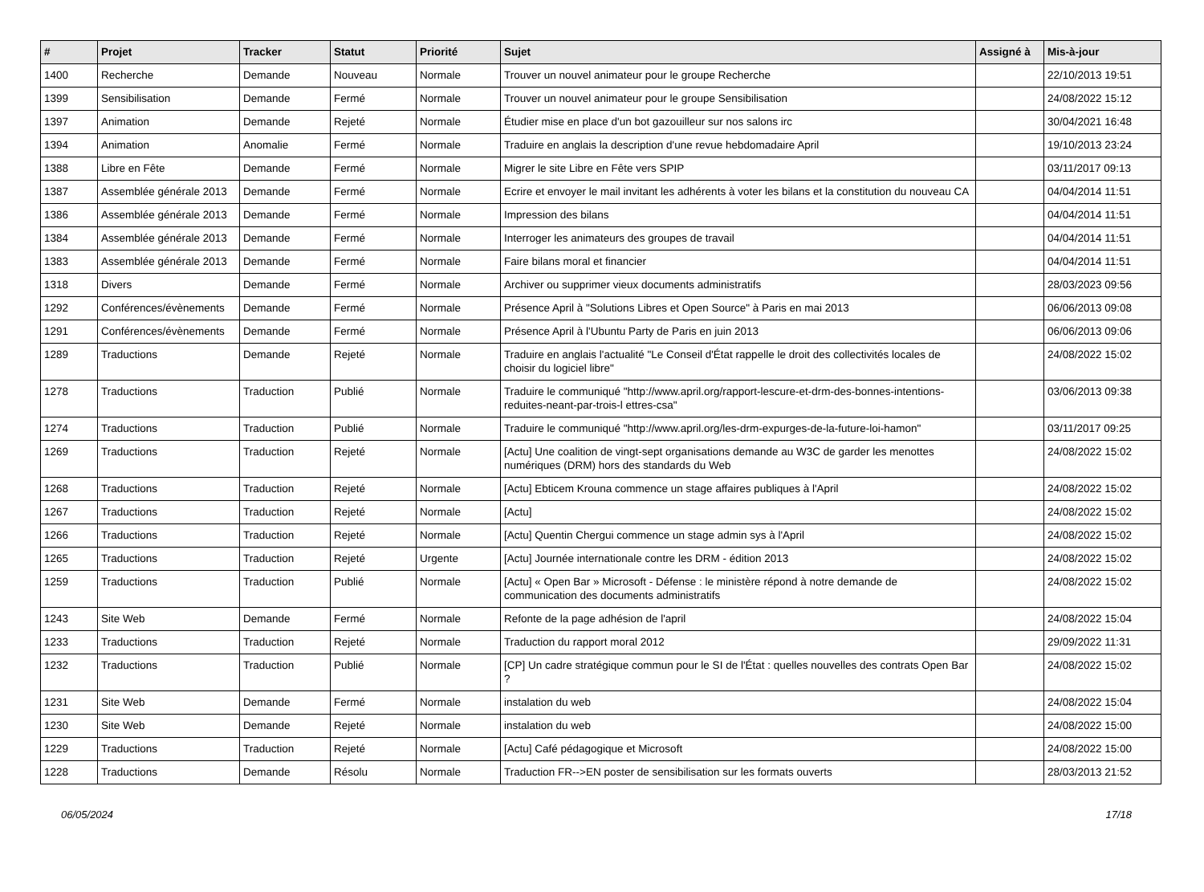| # | Projet | Tracker | Statut | Priorité | Sujet | Assigné à | Mis-à-jour |
| --- | --- | --- | --- | --- | --- | --- | --- |
| 1400 | Recherche | Demande | Nouveau | Normale | Trouver un nouvel animateur pour le groupe Recherche | | 22/10/2013 19:51 |
| 1399 | Sensibilisation | Demande | Fermé | Normale | Trouver un nouvel animateur pour le groupe Sensibilisation | | 24/08/2022 15:12 |
| 1397 | Animation | Demande | Rejeté | Normale | Étudier mise en place d'un bot gazouilleur sur nos salons irc | | 30/04/2021 16:48 |
| 1394 | Animation | Anomalie | Fermé | Normale | Traduire en anglais la description d'une revue hebdomadaire April | | 19/10/2013 23:24 |
| 1388 | Libre en Fête | Demande | Fermé | Normale | Migrer le site Libre en Fête vers SPIP | | 03/11/2017 09:13 |
| 1387 | Assemblée générale 2013 | Demande | Fermé | Normale | Ecrire et envoyer le mail invitant les adhérents à voter les bilans et la constitution du nouveau CA | | 04/04/2014 11:51 |
| 1386 | Assemblée générale 2013 | Demande | Fermé | Normale | Impression des bilans | | 04/04/2014 11:51 |
| 1384 | Assemblée générale 2013 | Demande | Fermé | Normale | Interroger les animateurs des groupes de travail | | 04/04/2014 11:51 |
| 1383 | Assemblée générale 2013 | Demande | Fermé | Normale | Faire bilans moral et financier | | 04/04/2014 11:51 |
| 1318 | Divers | Demande | Fermé | Normale | Archiver ou supprimer vieux documents administratifs | | 28/03/2023 09:56 |
| 1292 | Conférences/évènements | Demande | Fermé | Normale | Présence April à "Solutions Libres et Open Source" à Paris en mai 2013 | | 06/06/2013 09:08 |
| 1291 | Conférences/évènements | Demande | Fermé | Normale | Présence April à l'Ubuntu Party de Paris en juin 2013 | | 06/06/2013 09:06 |
| 1289 | Traductions | Demande | Rejeté | Normale | Traduire en anglais l'actualité "Le Conseil d'État rappelle le droit des collectivités locales de choisir du logiciel libre" | | 24/08/2022 15:02 |
| 1278 | Traductions | Traduction | Publié | Normale | Traduire le communiqué "http://www.april.org/rapport-lescure-et-drm-des-bonnes-intentions-reduites-neant-par-trois-l ettres-csa" | | 03/06/2013 09:38 |
| 1274 | Traductions | Traduction | Publié | Normale | Traduire le communiqué "http://www.april.org/les-drm-expurges-de-la-future-loi-hamon" | | 03/11/2017 09:25 |
| 1269 | Traductions | Traduction | Rejeté | Normale | [Actu] Une coalition de vingt-sept organisations demande au W3C de garder les menottes numériques (DRM) hors des standards du Web | | 24/08/2022 15:02 |
| 1268 | Traductions | Traduction | Rejeté | Normale | [Actu] Ebticem Krouna commence un stage affaires publiques à l'April | | 24/08/2022 15:02 |
| 1267 | Traductions | Traduction | Rejeté | Normale | [Actu] | | 24/08/2022 15:02 |
| 1266 | Traductions | Traduction | Rejeté | Normale | [Actu] Quentin Chergui commence un stage admin sys à l'April | | 24/08/2022 15:02 |
| 1265 | Traductions | Traduction | Rejeté | Urgente | [Actu] Journée internationale contre les DRM - édition 2013 | | 24/08/2022 15:02 |
| 1259 | Traductions | Traduction | Publié | Normale | [Actu] « Open Bar » Microsoft - Défense : le ministère répond à notre demande de communication des documents administratifs | | 24/08/2022 15:02 |
| 1243 | Site Web | Demande | Fermé | Normale | Refonte de la page adhésion de l'april | | 24/08/2022 15:04 |
| 1233 | Traductions | Traduction | Rejeté | Normale | Traduction du rapport moral 2012 | | 29/09/2022 11:31 |
| 1232 | Traductions | Traduction | Publié | Normale | [CP] Un cadre stratégique commun pour le SI de l'État : quelles nouvelles des contrats Open Bar ? | | 24/08/2022 15:02 |
| 1231 | Site Web | Demande | Fermé | Normale | instalation du web | | 24/08/2022 15:04 |
| 1230 | Site Web | Demande | Rejeté | Normale | instalation du web | | 24/08/2022 15:00 |
| 1229 | Traductions | Traduction | Rejeté | Normale | [Actu] Café pédagogique et Microsoft | | 24/08/2022 15:00 |
| 1228 | Traductions | Demande | Résolu | Normale | Traduction FR-->EN poster de sensibilisation sur les formats ouverts | | 28/03/2013 21:52 |
06/05/2024 17/18